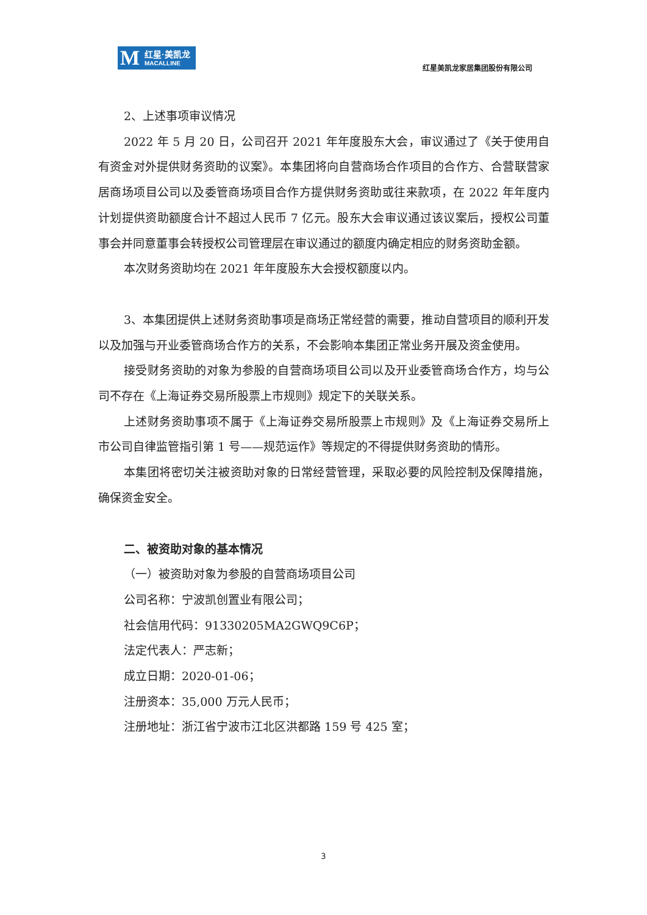M 红星·美凯龙
MACALLINE
红星美凯龙家居集团股份有限公司
2、上述事项审议情况
2022 年 5 月 20 日，公司召开 2021 年年度股东大会，审议通过了《关于使用自有资金对外提供财务资助的议案》。本集团将向自营商场合作项目的合作方、合营联营家居商场项目公司以及委管商场项目合作方提供财务资助或往来款项，在 2022 年年度内计划提供资助额度合计不超过人民币 7 亿元。股东大会审议通过该议案后，授权公司董事会并同意董事会转授权公司管理层在审议通过的额度内确定相应的财务资助金额。
本次财务资助均在 2021 年年度股东大会授权额度以内。
3、本集团提供上述财务资助事项是商场正常经营的需要，推动自营项目的顺利开发以及加强与开业委管商场合作方的关系，不会影响本集团正常业务开展及资金使用。
接受财务资助的对象为参股的自营商场项目公司以及开业委管商场合作方，均与公司不存在《上海证券交易所股票上市规则》规定下的关联关系。
上述财务资助事项不属于《上海证券交易所股票上市规则》及《上海证券交易所上市公司自律监管指引第 1 号——规范运作》等规定的不得提供财务资助的情形。
本集团将密切关注被资助对象的日常经营管理，采取必要的风险控制及保障措施，确保资金安全。
二、被资助对象的基本情况
（一）被资助对象为参股的自营商场项目公司
公司名称：宁波凯创置业有限公司；
社会信用代码：91330205MA2GWQ9C6P；
法定代表人：严志新；
成立日期：2020-01-06；
注册资本：35,000 万元人民币；
注册地址：浙江省宁波市江北区洪都路 159 号 425 室；
3